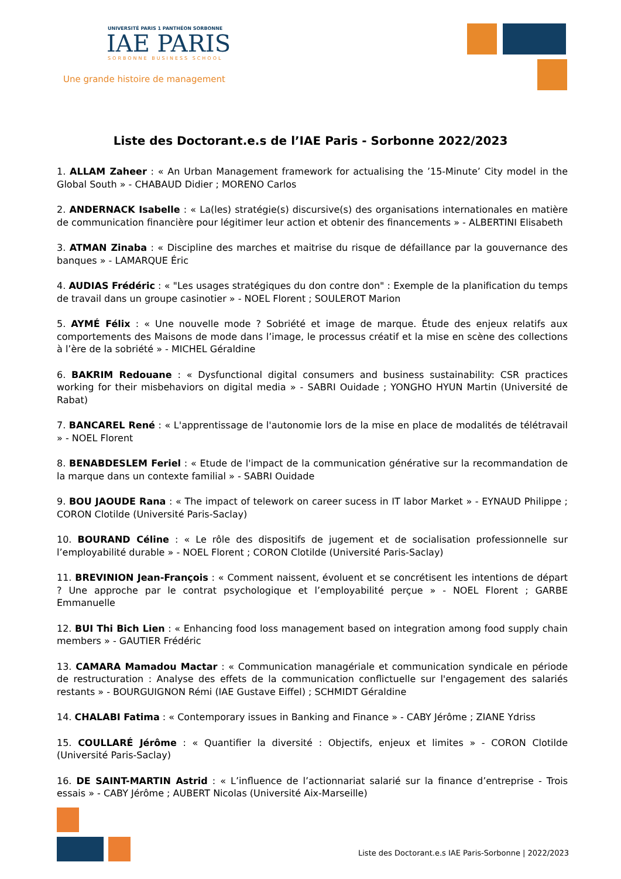UNIVERSITÉ PARIS 1 PANTHÉON SORBONNE
IAE PARIS
SORBONNE BUSINESS SCHOOL
Une grande histoire de management
Liste des Doctorant.e.s de l’IAE Paris - Sorbonne 2022/2023
1. ALLAM Zaheer : « An Urban Management framework for actualising the ’15-Minute’ City model in the Global South » - CHABAUD Didier ; MORENO Carlos
2. ANDERNACK Isabelle : « La(les) stratégie(s) discursive(s) des organisations internationales en matière de communication financière pour légitimer leur action et obtenir des financements » - ALBERTINI Elisabeth
3. ATMAN Zinaba : « Discipline des marches et maitrise du risque de défaillance par la gouvernance des banques » - LAMARQUE Éric
4. AUDIAS Frédéric : « "Les usages stratégiques du don contre don" : Exemple de la planification du temps de travail dans un groupe casinotier » - NOEL Florent ; SOULEROT Marion
5. AYMÉ Félix : « Une nouvelle mode ? Sobriété et image de marque. Étude des enjeux relatifs aux comportements des Maisons de mode dans l’image, le processus créatif et la mise en scène des collections à l’ère de la sobriété » - MICHEL Géraldine
6. BAKRIM Redouane : « Dysfunctional digital consumers and business sustainability: CSR practices working for their misbehaviors on digital media » - SABRI Ouidade ; YONGHO HYUN Martin (Université de Rabat)
7. BANCAREL René : « L'apprentissage de l'autonomie lors de la mise en place de modalités de télétravail » - NOEL Florent
8. BENABDESLEM Feriel : « Etude de l'impact de la communication générative sur la recommandation de la marque dans un contexte familial » - SABRI Ouidade
9. BOU JAOUDE Rana : « The impact of telework on career sucess in IT labor Market » - EYNAUD Philippe ; CORON Clotilde (Université Paris-Saclay)
10. BOURAND Céline : « Le rôle des dispositifs de jugement et de socialisation professionnelle sur l’employabilité durable » - NOEL Florent ; CORON Clotilde (Université Paris-Saclay)
11. BREVINION Jean-François : « Comment naissent, évoluent et se concrétisent les intentions de départ ? Une approche par le contrat psychologique et l’employabilité perçue » - NOEL Florent ; GARBE Emmanuelle
12. BUI Thi Bich Lien : « Enhancing food loss management based on integration among food supply chain members » - GAUTIER Frédéric
13. CAMARA Mamadou Mactar : « Communication managériale et communication syndicale en période de restructuration : Analyse des effets de la communication conflictuelle sur l'engagement des salariés restants » - BOURGUIGNON Rémi (IAE Gustave Eiffel) ; SCHMIDT Géraldine
14. CHALABI Fatima : « Contemporary issues in Banking and Finance » - CABY Jérôme ; ZIANE Ydriss
15. COULLARÉ Jérôme : « Quantifier la diversité : Objectifs, enjeux et limites » - CORON Clotilde (Université Paris-Saclay)
16. DE SAINT-MARTIN Astrid : « L’influence de l’actionnariat salarié sur la finance d’entreprise - Trois essais » - CABY Jérôme ; AUBERT Nicolas (Université Aix-Marseille)
Liste des Doctorant.e.s IAE Paris-Sorbonne | 2022/2023